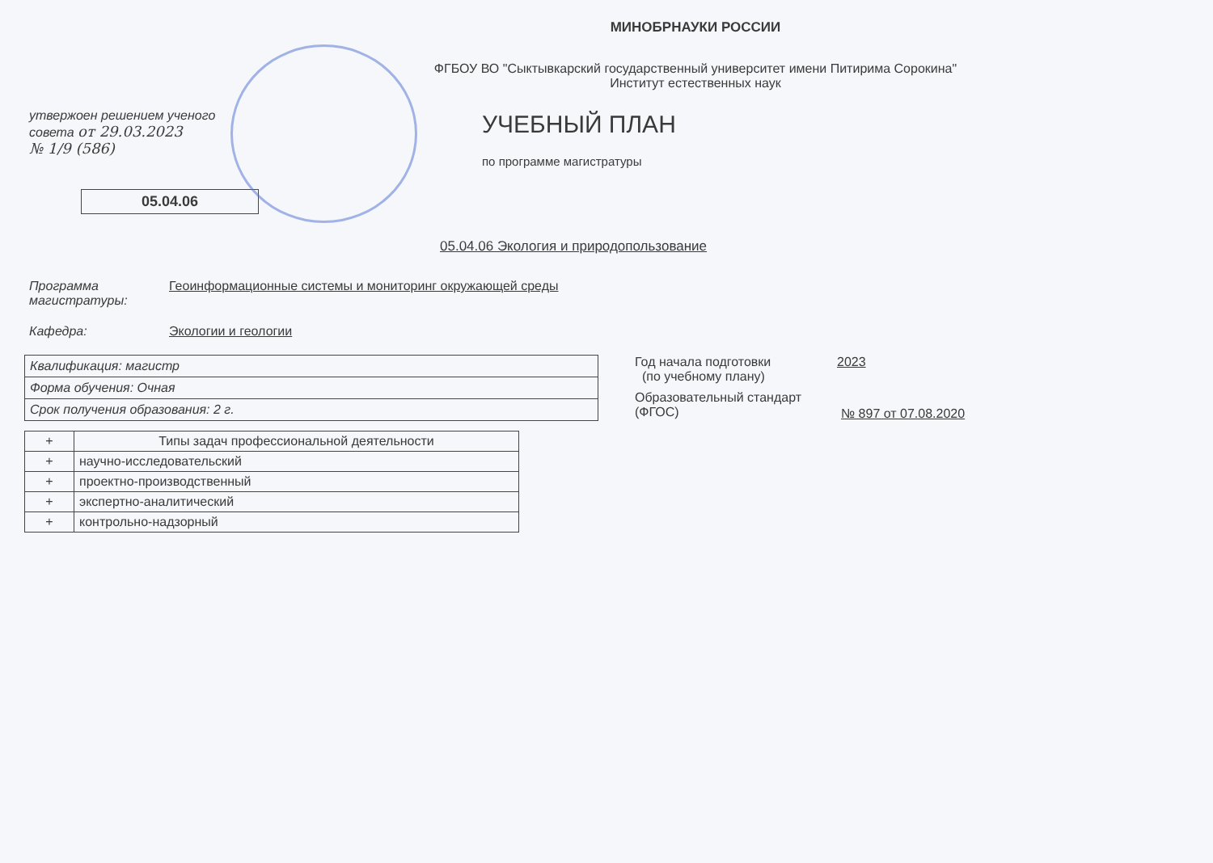МИНОБРНАУКИ РОССИИ
ФГБОУ ВО "Сыктывкарский государственный университет имени Питирима Сорокина"
Институт естественных наук
утвержоен решением ученого
совета от 29.03.2023
№ 1/9 (586)
05.04.06
УЧЕБНЫЙ ПЛАН
по программе магистратуры
05.04.06 Экология и природопользование
Программа магистратуры:
Геоинформационные системы и мониторинг окружающей среды
Кафедра: Экологии и геологии
| Квалификация: магистр |
| Форма обучения: Очная |
| Срок получения образования: 2 г. |
Год начала подготовки
(по учебному плану)
2023
Образовательный стандарт
(ФГОС)
№ 897 от 07.08.2020
| + | Типы задач профессиональной деятельности |
| --- | --- |
| + | научно-исследовательский |
| + | проектно-производственный |
| + | экспертно-аналитический |
| + | контрольно-надзорный |